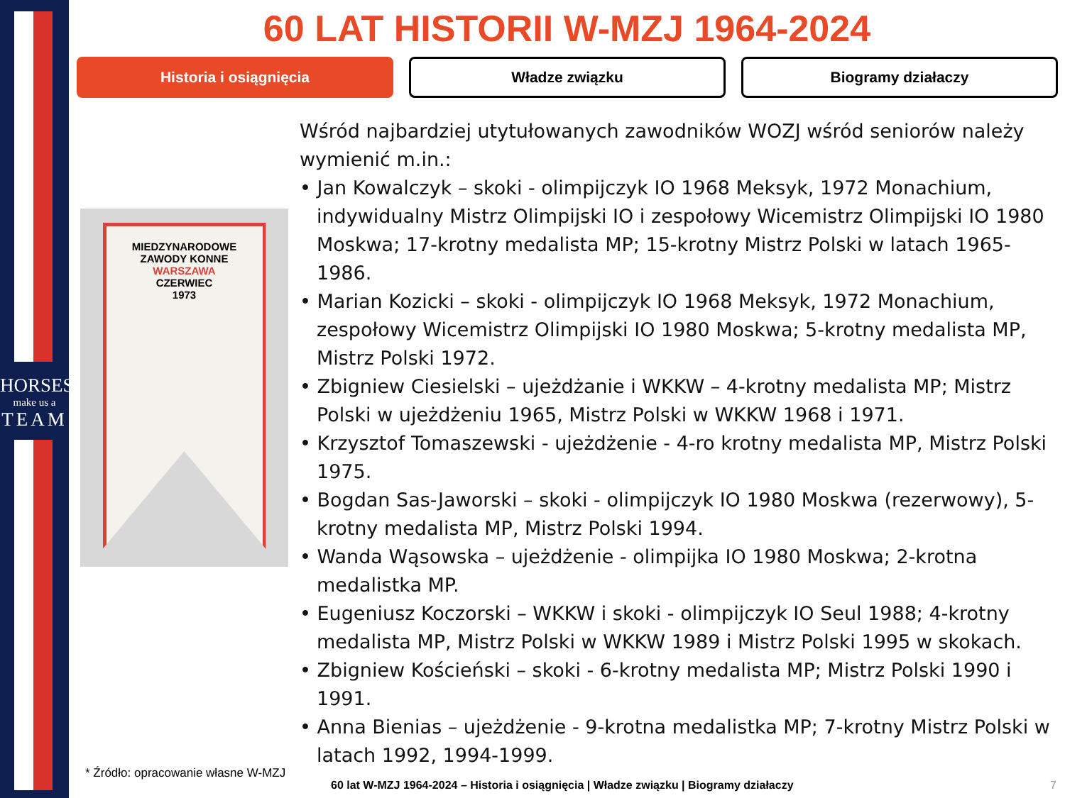HORSES
make us a
TEAM
60 LAT HISTORII W-MZJ 1964-2024
Historia i osiągnięcia Władze związku Biogramy działaczy
MIEDZYNARODOWE
ZAWODY KONNE
WARSZAWA
CZERWIEC
1973
Wśród najbardziej utytułowanych zawodników WOZJ wśród seniorów należy wymienić m.in.:
• Jan Kowalczyk – skoki - olimpijczyk IO 1968 Meksyk, 1972 Monachium, indywidualny Mistrz Olimpijski IO i zespołowy Wicemistrz Olimpijski IO 1980 Moskwa; 17-krotny medalista MP; 15-krotny Mistrz Polski w latach 1965-1986.
• Marian Kozicki – skoki - olimpijczyk IO 1968 Meksyk, 1972 Monachium, zespołowy Wicemistrz Olimpijski IO 1980 Moskwa; 5-krotny medalista MP, Mistrz Polski 1972.
• Zbigniew Ciesielski – ujeżdżanie i WKKW – 4-krotny medalista MP; Mistrz Polski w ujeżdżeniu 1965, Mistrz Polski w WKKW 1968 i 1971.
• Krzysztof Tomaszewski - ujeżdżenie - 4-ro krotny medalista MP, Mistrz Polski 1975.
• Bogdan Sas-Jaworski – skoki - olimpijczyk IO 1980 Moskwa (rezerwowy), 5-krotny medalista MP, Mistrz Polski 1994.
• Wanda Wąsowska – ujeżdżenie - olimpijka IO 1980 Moskwa; 2-krotna medalistka MP.
• Eugeniusz Koczorski – WKKW i skoki - olimpijczyk IO Seul 1988; 4-krotny medalista MP, Mistrz Polski w WKKW 1989 i Mistrz Polski 1995 w skokach.
• Zbigniew Kościeński – skoki - 6-krotny medalista MP; Mistrz Polski 1990 i 1991.
• Anna Bienias – ujeżdżenie - 9-krotna medalistka MP; 7-krotny Mistrz Polski w latach 1992, 1994-1999.
* Źródło: opracowanie własne W-MZJ
60 lat W-MZJ 1964-2024 – Historia i osiągnięcia | Władze związku | Biogramy działaczy
7